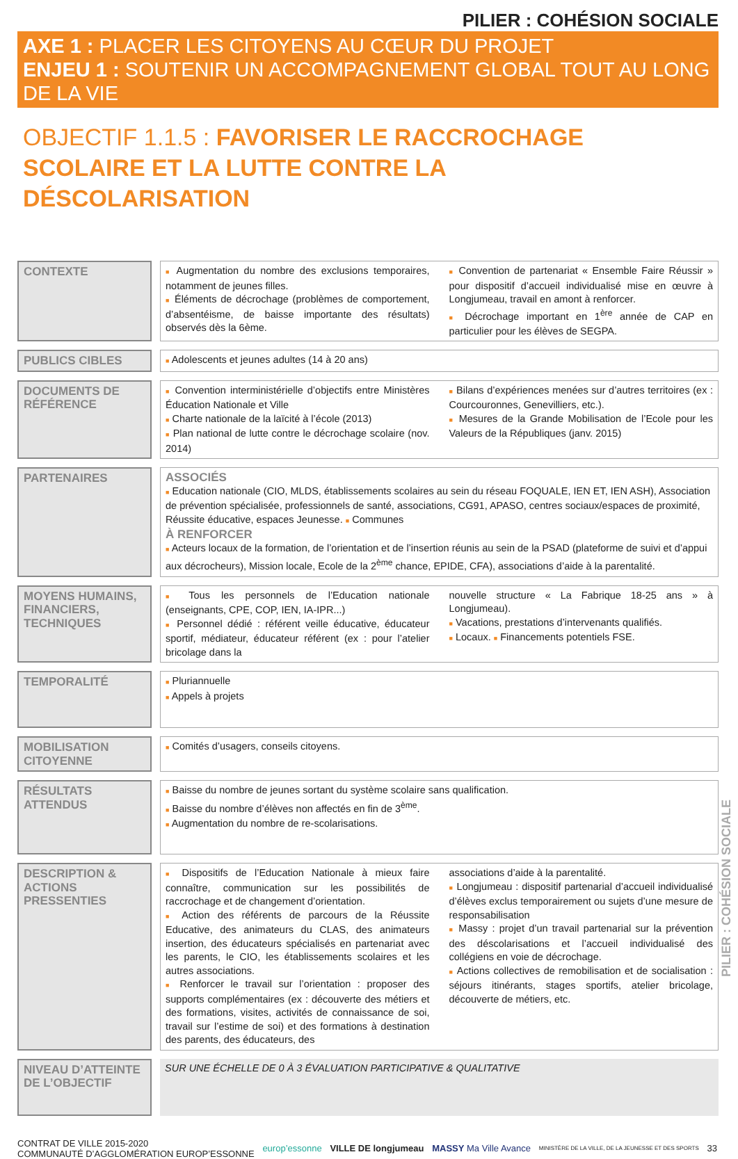PILIER : COHÉSION SOCIALE
AXE 1 : PLACER LES CITOYENS AU CŒUR DU PROJET
ENJEU 1 : SOUTENIR UN ACCOMPAGNEMENT GLOBAL TOUT AU LONG DE LA VIE
OBJECTIF 1.1.5 : FAVORISER LE RACCROCHAGE SCOLAIRE ET LA LUTTE CONTRE LA DÉSCOLARISATION
| CONTEXTE | | ■ Augmentation du nombre des exclusions temporaires, notamment de jeunes filles. ■ Éléments de décrochage (problèmes de comportement, d’absentéisme, de baisse importante des résultats) observés dès la 6ème. ■ Convention de partenariat « Ensemble Faire Réussir » pour dispositif d’accueil individualisé mise en œuvre à Longjumeau, travail en amont à renforcer. ■ Décrochage important en 1<sup>ère</sup> année de CAP en particulier pour les élèves de SEGPA. |
| PUBLICS CIBLES | | ■ Adolescents et jeunes adultes (14 à 20 ans) |
| DOCUMENTS DE RÉFÉRENCE | | ■ Convention interministérielle d’objectifs entre Ministères Éducation Nationale et Ville ■ Charte nationale de la laïcité à l’école (2013) ■ Plan national de lutte contre le décrochage scolaire (nov. 2014) ■ Bilans d’expériences menées sur d’autres territoires (ex : Courcouronnes, Genevilliers, etc.). ■ Mesures de la Grande Mobilisation de l’Ecole pour les Valeurs de la Républiques (janv. 2015) |
| PARTENAIRES | | ASSOCIÉS ■ Education nationale (CIO, MLDS, établissements scolaires au sein du réseau FOQUALE, IEN ET, IEN ASH), Association de prévention spécialisée, professionnels de santé, associations, CG91, APASO, centres sociaux/espaces de proximité, Réussite éducative, espaces Jeunesse. ■ Communes À RENFORCER ■ Acteurs locaux de la formation, de l’orientation et de l’insertion réunis au sein de la PSAD (plateforme de suivi et d’appui aux décrocheurs), Mission locale, Ecole de la 2<sup>ème</sup> chance, EPIDE, CFA), associations d’aide à la parentalité. |
| MOYENS HUMAINS, FINANCIERS, TECHNIQUES | | ■ Tous les personnels de l’Education nationale (enseignants, CPE, COP, IEN, IA-IPR...) ■ Personnel dédié : référent veille éducative, éducateur sportif, médiateur, éducateur référent (ex : pour l’atelier bricolage dans la nouvelle structure « La Fabrique 18-25 ans » à Longjumeau). ■ Vacations, prestations d’intervenants qualifiés. ■ Locaux. ■ Financements potentiels FSE. |
| TEMPORALITÉ | | ■ Pluriannuelle ■ Appels à projets |
| MOBILISATION CITOYENNE | | ■ Comités d’usagers, conseils citoyens. |
| RÉSULTATS ATTENDUS | | ■ Baisse du nombre de jeunes sortant du système scolaire sans qualification. ■ Baisse du nombre d’élèves non affectés en fin de 3<sup>ème</sup>. ■ Augmentation du nombre de re-scolarisations. |
| DESCRIPTION & ACTIONS PRESSENTIES | | ■ Dispositifs de l’Education Nationale à mieux faire connaître, communication sur les possibilités de raccrochage et de changement d’orientation. ■ Action des référents de parcours de la Réussite Educative, des animateurs du CLAS, des animateurs insertion, des éducateurs spécialisés en partenariat avec les parents, le CIO, les établissements scolaires et les autres associations. ■ Renforcer le travail sur l’orientation : proposer des supports complémentaires (ex : découverte des métiers et des formations, visites, activités de connaissance de soi, travail sur l’estime de soi) et des formations à destination des parents, des éducateurs, des associations d’aide à la parentalité. ■ Longjumeau : dispositif partenarial d’accueil individualisé d’élèves exclus temporairement ou sujets d’une mesure de responsabilisation ■ Massy : projet d’un travail partenarial sur la prévention des déscolarisations et l’accueil individualisé des collégiens en voie de décrochage. ■ Actions collectives de remobilisation et de socialisation : séjours itinérants, stages sportifs, atelier bricolage, découverte de métiers, etc. |
| NIVEAU D’ATTEINTE DE L’OBJECTIF | | SUR UNE ÉCHELLE DE 0 À 3 ÉVALUATION PARTICIPATIVE & QUALITATIVE |
CONTRAT DE VILLE 2015-2020
COMMUNAUTÉ D’AGGLOMÉRATION EUROP’ESSONNE
europ’essonne VILLE DE longjumeau MASSY Ma Ville Avance
MINISTÈRE DE LA VILLE, DE LA JEUNESSE ET DES SPORTS
33
PILIER : COHÉSION SOCIALE